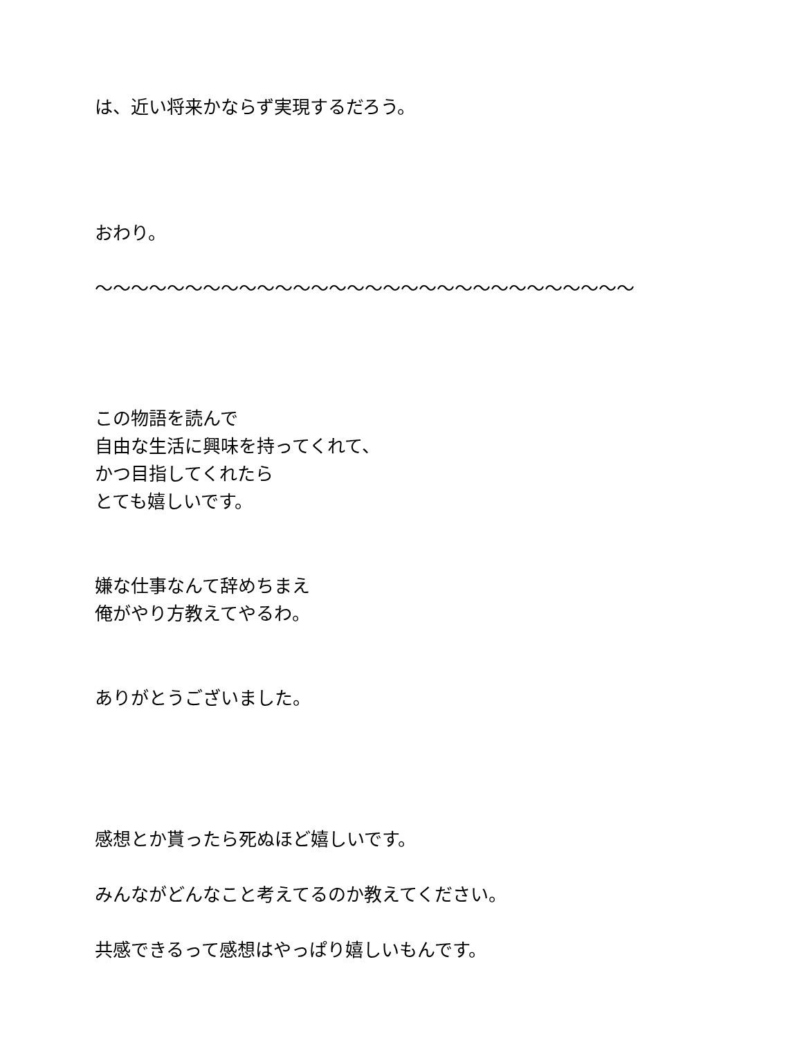は、近い将来かならず実現するだろう。
おわり。
〜〜〜〜〜〜〜〜〜〜〜〜〜〜〜〜〜〜〜〜〜〜〜〜〜〜〜〜〜〜
この物語を読んで
自由な生活に興味を持ってくれて、
かつ目指してくれたら
とても嬉しいです。
嫌な仕事なんて辞めちまえ
俺がやり方教えてやるわ。
ありがとうございました。
感想とか貰ったら死ぬほど嬉しいです。
みんながどんなこと考えてるのか教えてください。
共感できるって感想はやっぱり嬉しいもんです。